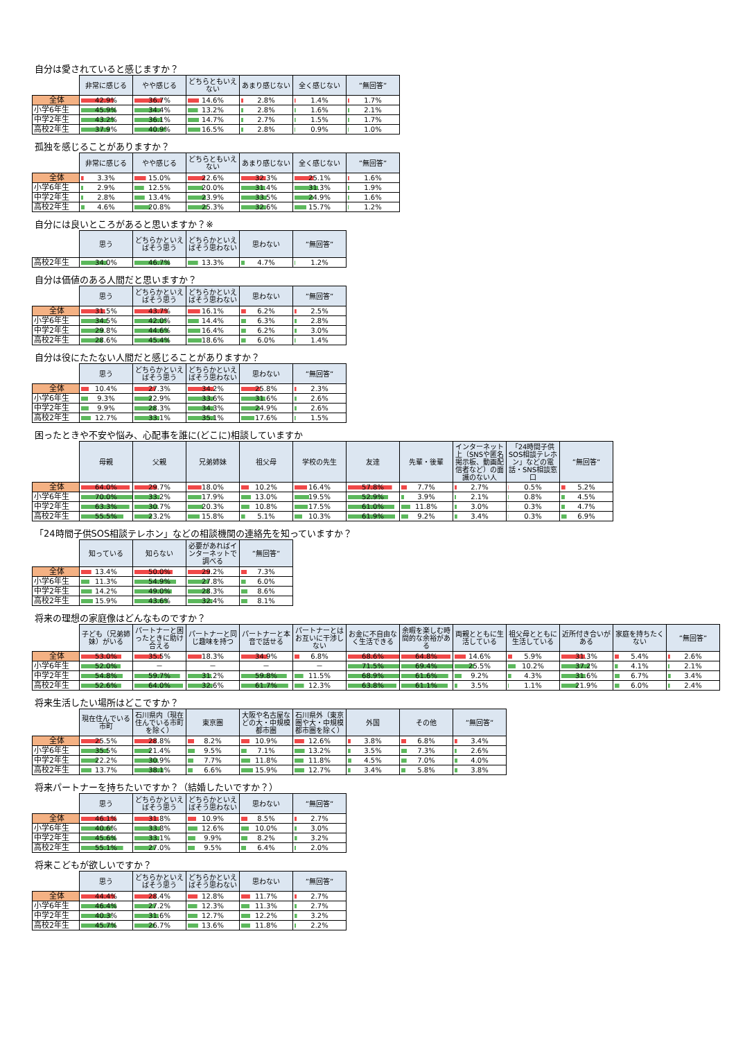自分は愛されていると感じますか？
| | 非常に感じる | やや感じる | どちらともいえない | あまり感じない | 全く感じない | ”無回答” |
| --- | --- | --- | --- | --- | --- | --- |
| 全体 | 42.9% | 36.7% | 14.6% | 2.8% | 1.4% | 1.7% |
| 小学6年生 | 45.9% | 34.4% | 13.2% | 2.8% | 1.6% | 2.1% |
| 中学2年生 | 43.2% | 36.1% | 14.7% | 2.7% | 1.5% | 1.7% |
| 高校2年生 | 37.9% | 40.9% | 16.5% | 2.8% | 0.9% | 1.0% |
孤独を感じることがありますか？
| | 非常に感じる | やや感じる | どちらともいえない | あまり感じない | 全く感じない | ”無回答” |
| --- | --- | --- | --- | --- | --- | --- |
| 全体 | 3.3% | 15.0% | 22.6% | 32.3% | 25.1% | 1.6% |
| 小学6年生 | 2.9% | 12.5% | 20.0% | 31.4% | 31.3% | 1.9% |
| 中学2年生 | 2.8% | 13.4% | 23.9% | 33.5% | 24.9% | 1.6% |
| 高校2年生 | 4.6% | 20.8% | 25.3% | 32.6% | 15.7% | 1.2% |
自分には良いところがあると思いますか？※
| | 思う | どちらかといえばそう思う | どちらかといえばそう思わない | 思わない | ”無回答” |
| --- | --- | --- | --- | --- | --- |
| 高校2年生 | 34.0% | 46.7% | 13.3% | 4.7% | 1.2% |
自分は価値のある人間だと思いますか？
| | 思う | どちらかといえばそう思う | どちらかといえばそう思わない | 思わない | ”無回答” |
| --- | --- | --- | --- | --- | --- |
| 全体 | 31.5% | 43.7% | 16.1% | 6.2% | 2.5% |
| 小学6年生 | 34.5% | 42.0% | 14.4% | 6.3% | 2.8% |
| 中学2年生 | 29.8% | 44.6% | 16.4% | 6.2% | 3.0% |
| 高校2年生 | 28.6% | 45.4% | 18.6% | 6.0% | 1.4% |
自分は役にたたない人間だと感じることがありますか？
| | 思う | どちらかといえばそう思う | どちらかといえばそう思わない | 思わない | ”無回答” |
| --- | --- | --- | --- | --- | --- |
| 全体 | 10.4% | 27.3% | 34.2% | 25.8% | 2.3% |
| 小学6年生 | 9.3% | 22.9% | 33.6% | 31.6% | 2.6% |
| 中学2年生 | 9.9% | 28.3% | 34.3% | 24.9% | 2.6% |
| 高校2年生 | 12.7% | 33.1% | 35.1% | 17.6% | 1.5% |
困ったときや不安や悩み、心配事を誰に(どこに)相談していますか
| | 母親 | 父親 | 兄弟姉妹 | 祖父母 | 学校の先生 | 友達 | 先輩・後輩 | インターネット上（SNSや匿名掲示板、動画配信者など）の面識のない人 | 「24時間子供SOS相談テレホン」などの電話・SNS相談窓口 | ”無回答” |
| --- | --- | --- | --- | --- | --- | --- | --- | --- | --- | --- |
| 全体 | 64.0% | 29.7% | 18.0% | 10.2% | 16.4% | 57.8% | 7.7% | 2.7% | 0.5% | 5.2% |
| 小学6年生 | 70.0% | 33.2% | 17.9% | 13.0% | 19.5% | 52.9% | 3.9% | 2.1% | 0.8% | 4.5% |
| 中学2年生 | 63.3% | 30.7% | 20.3% | 10.8% | 17.5% | 61.0% | 11.8% | 3.0% | 0.3% | 4.7% |
| 高校2年生 | 55.5% | 23.2% | 15.8% | 5.1% | 10.3% | 61.9% | 9.2% | 3.4% | 0.3% | 6.9% |
「24時間子供SOS相談テレホン」などの相談機関の連絡先を知っていますか？
| | 知っている | 知らない | 必要があればインターネットで調べる | ”無回答” |
| --- | --- | --- | --- | --- |
| 全体 | 13.4% | 50.0% | 29.2% | 7.3% |
| 小学6年生 | 11.3% | 54.9% | 27.8% | 6.0% |
| 中学2年生 | 14.2% | 49.0% | 28.3% | 8.6% |
| 高校2年生 | 15.9% | 43.6% | 32.4% | 8.1% |
将来の理想の家庭像はどんなものですか？
| | 子ども（兄弟姉妹）がいる | パートナーと困ったときに助け合える | パートナーと同じ趣味を持つ | パートナーと本音で話せる | パートナーとはお互いに干渉しない | お金に不自由なく生活できる | 余暇を楽しむ時間的な余裕がある | 両親とともに生活している | 祖父母とともに生活している | 近所付き合いがある | 家庭を持ちたくない | ”無回答” |
| --- | --- | --- | --- | --- | --- | --- | --- | --- | --- | --- | --- | --- |
| 全体 | 53.0% | 35.5% | 18.3% | 34.9% | 6.8% | 68.6% | 64.8% | 14.6% | 5.9% | 31.3% | 5.4% | 2.6% |
| 小学6年生 | 52.0% | － | － | － | － | 71.5% | 69.4% | 25.5% | 10.2% | 37.2% | 4.1% | 2.1% |
| 中学2年生 | 54.8% | 59.7% | 31.2% | 59.8% | 11.5% | 68.9% | 61.6% | 9.2% | 4.3% | 31.6% | 6.7% | 3.4% |
| 高校2年生 | 52.6% | 64.0% | 32.6% | 61.7% | 12.3% | 63.8% | 61.1% | 3.5% | 1.1% | 21.9% | 6.0% | 2.4% |
将来生活したい場所はどこですか？
| | 現在住んでいる市町 | 石川県内（現在住んでいる市町を除く） | 東京圏 | 大阪や名古屋などの大・中規模都市圏 | 石川県外（東京圏や大・中規模都市圏を除く） | 外国 | その他 | ”無回答” |
| --- | --- | --- | --- | --- | --- | --- | --- | --- |
| 全体 | 25.5% | 28.8% | 8.2% | 10.9% | 12.6% | 3.8% | 6.8% | 3.4% |
| 小学6年生 | 35.5% | 21.4% | 9.5% | 7.1% | 13.2% | 3.5% | 7.3% | 2.6% |
| 中学2年生 | 22.2% | 30.9% | 7.7% | 11.8% | 11.8% | 4.5% | 7.0% | 4.0% |
| 高校2年生 | 13.7% | 38.1% | 6.6% | 15.9% | 12.7% | 3.4% | 5.8% | 3.8% |
将来パートナーを持ちたいですか？（結婚したいですか？）
| | 思う | どちらかといえばそう思う | どちらかといえばそう思わない | 思わない | ”無回答” |
| --- | --- | --- | --- | --- | --- |
| 全体 | 46.1% | 31.8% | 10.9% | 8.5% | 2.7% |
| 小学6年生 | 40.6% | 33.8% | 12.6% | 10.0% | 3.0% |
| 中学2年生 | 45.6% | 33.1% | 9.9% | 8.2% | 3.2% |
| 高校2年生 | 55.1% | 27.0% | 9.5% | 6.4% | 2.0% |
将来こどもが欲しいですか？
| | 思う | どちらかといえばそう思う | どちらかといえばそう思わない | 思わない | ”無回答” |
| --- | --- | --- | --- | --- | --- |
| 全体 | 44.4% | 28.4% | 12.8% | 11.7% | 2.7% |
| 小学6年生 | 46.4% | 27.2% | 12.3% | 11.3% | 2.7% |
| 中学2年生 | 40.3% | 31.6% | 12.7% | 12.2% | 3.2% |
| 高校2年生 | 45.7% | 26.7% | 13.6% | 11.8% | 2.2% |